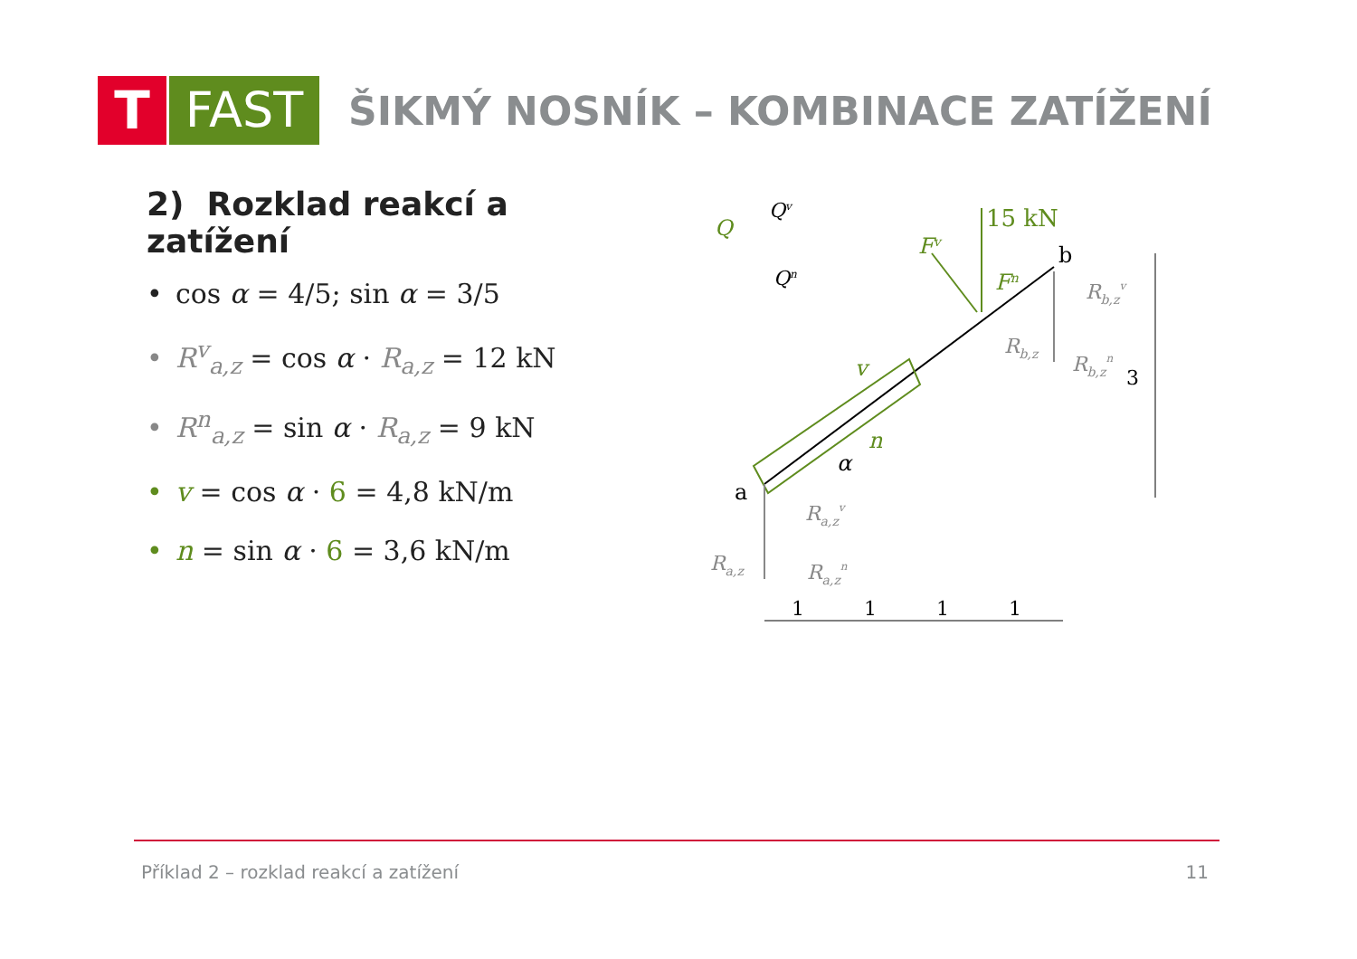T FAST
ŠIKMÝ NOSNÍK – KOMBINACE ZATÍŽENÍ
2) Rozklad reakcí a zatížení
• cos α = 4/5; sin α = 3/5
• R<sup>v</sup><sub>a,z</sub> = cos α · R<sub>a,z</sub> = 12 kN
• R<sup>n</sup><sub>a,z</sub> = sin α · R<sub>a,z</sub> = 9 kN
• v = cos α · 6 = 4,8 kN/m
• n = sin α · 6 = 3,6 kN/m
15 kN
Fv
Fn
b
a
v
n
α
Q
Qv
Qn
Rb,zv
Rb,z
Rb,zn
Ra,zv
Ra,z
Ra,zn
3
1
1
1
1
Příklad 2 – rozklad reakcí a zatížení 11